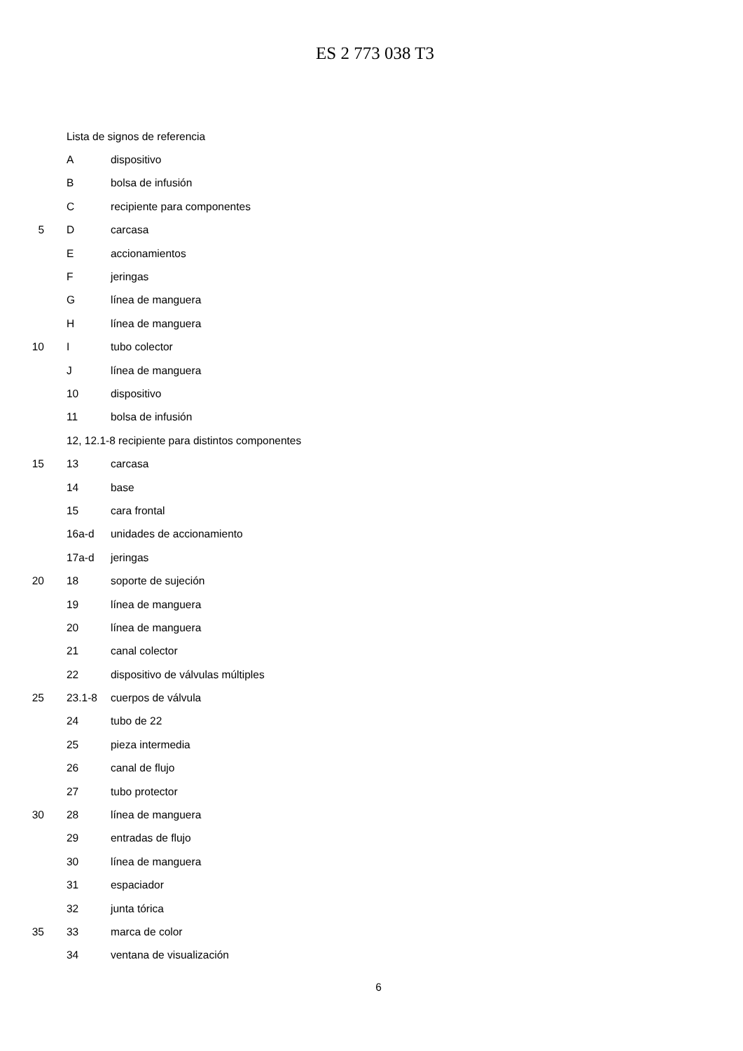ES 2 773 038 T3
Lista de signos de referencia
Adispositivo
Bbolsa de infusión
Crecipiente para componentes
5 D carcasa
Eaccionamientos
Fjeringas
Glínea de manguera
Hlínea de manguera
10 I tubo colector
Jlínea de manguera
10 dispositivo
11 bolsa de infusión
12, 12.1-8 recipiente para distintos componentes
15 13 carcasa
14 base
15 cara frontal
16a-d unidades de accionamiento
17a-d jeringas
20 18 soporte de sujeción
19 línea de manguera
20 línea de manguera
21 canal colector
22 dispositivo de válvulas múltiples
25 23.1-8 cuerpos de válvula
24 tubo de 22
25 pieza intermedia
26 canal de flujo
27 tubo protector
30 28 línea de manguera
29 entradas de flujo
30 línea de manguera
31 espaciador
32 junta tórica
35 33 marca de color
34 ventana de visualización
6